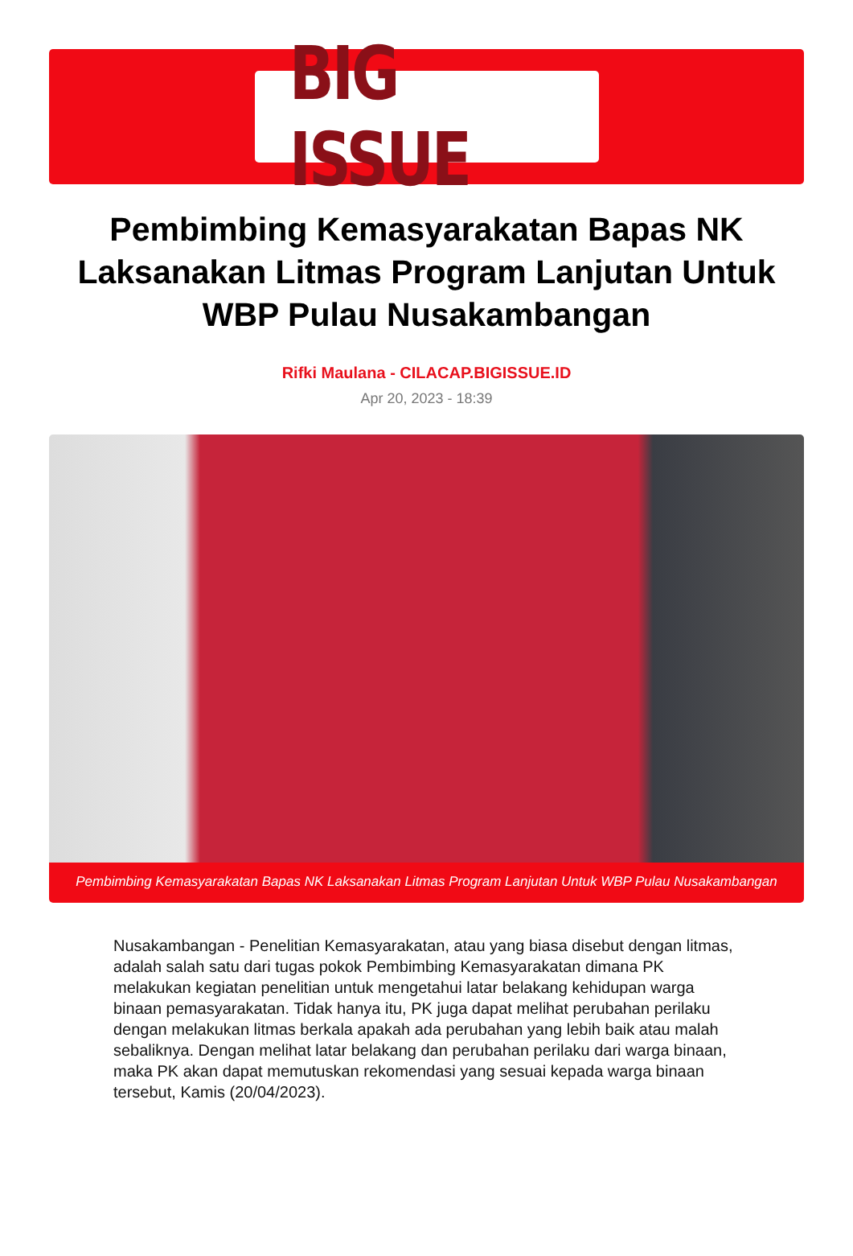BIG ISSUE
Pembimbing Kemasyarakatan Bapas NK Laksanakan Litmas Program Lanjutan Untuk WBP Pulau Nusakambangan
Rifki Maulana - CILACAP.BIGISSUE.ID
Apr 20, 2023 - 18:39
Pembimbing Kemasyarakatan Bapas NK Laksanakan Litmas Program Lanjutan Untuk WBP Pulau Nusakambangan
Nusakambangan - Penelitian Kemasyarakatan, atau yang biasa disebut dengan litmas, adalah salah satu dari tugas pokok Pembimbing Kemasyarakatan dimana PK melakukan kegiatan penelitian untuk mengetahui latar belakang kehidupan warga binaan pemasyarakatan. Tidak hanya itu, PK juga dapat melihat perubahan perilaku dengan melakukan litmas berkala apakah ada perubahan yang lebih baik atau malah sebaliknya. Dengan melihat latar belakang dan perubahan perilaku dari warga binaan, maka PK akan dapat memutuskan rekomendasi yang sesuai kepada warga binaan tersebut, Kamis (20/04/2023).